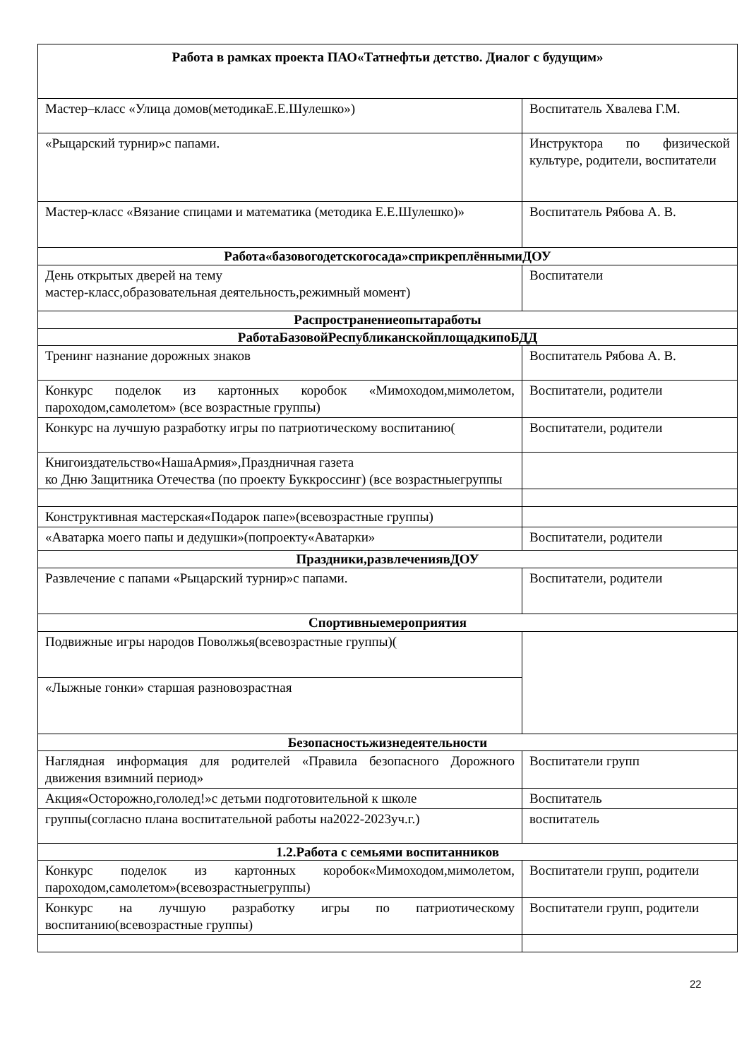| Работа в рамках проекта ПАО«Татнефтьи детство. Диалог с будущим» | |
| Мастер–класс «Улица домов(методикаЕ.Е.Шулешко») | Воспитатель Хвалева Г.М. |
| «Рыцарский турнир»с папами. | Инструктора по физической культуре, родители, воспитатели |
| Мастер-класс «Вязание спицами и математика (методика Е.Е.Шулешко)» | Воспитатель Рябова А. В. |
| Работа«базовогодетскогосада»сприкреплённымиДОУ | |
| День открытых дверей на тему мастер-класс,образовательная деятельность,режимный момент) | Воспитатели |
| Распространениеопытаработы | |
| РаботаБазовойРеспубликанскойплощадкипоБДД | |
| Тренинг назнание дорожных знаков | Воспитатель Рябова А. В. |
| Конкурс поделок из картонных коробок «Мимоходом,мимолетом, пароходом,самолетом» (все возрастные группы) | Воспитатели, родители |
| Конкурс на лучшую разработку игры по патриотическому воспитанию( | Воспитатели, родители |
| Книгоиздательство«НашаАрмия»,Праздничная газета ко Дню Защитника Отечества (по проекту Буккроссинг) (все возрастныегруппы | |
| Конструктивная мастерская«Подарок папе»(всевозрастные группы) | |
| «Аватарка моего папы и дедушки»(попроекту«Аватарки» | Воспитатели, родители |
| Праздники,развлечениявДОУ | |
| Развлечение с папами «Рыцарский турнир»с папами. | Воспитатели, родители |
| Спортивныемероприятия | |
| Подвижные игры народов Поволжья(всевозрастные группы)( | |
| «Лыжные гонки» старшая разновозрастная | |
| Безопасностьжизнедеятельности | |
| Наглядная информация для родителей «Правила безопасного Дорожного движения взимний период» | Воспитатели групп |
| Акция«Осторожно,гололед!»с детьми подготовительной к школе | Воспитатель |
| группы(согласно плана воспитательной работы на2022-2023уч.г.) | воспитатель |
| 1.2.Работа с семьями воспитанников | |
| Конкурс поделок из картонных коробок«Мимоходом,мимолетом, пароходом,самолетом»(всевозрастныегруппы) | Воспитатели групп, родители |
| Конкурс на лучшую разработку игры по патриотическому воспитанию(всевозрастные группы) | Воспитатели групп, родители |
22